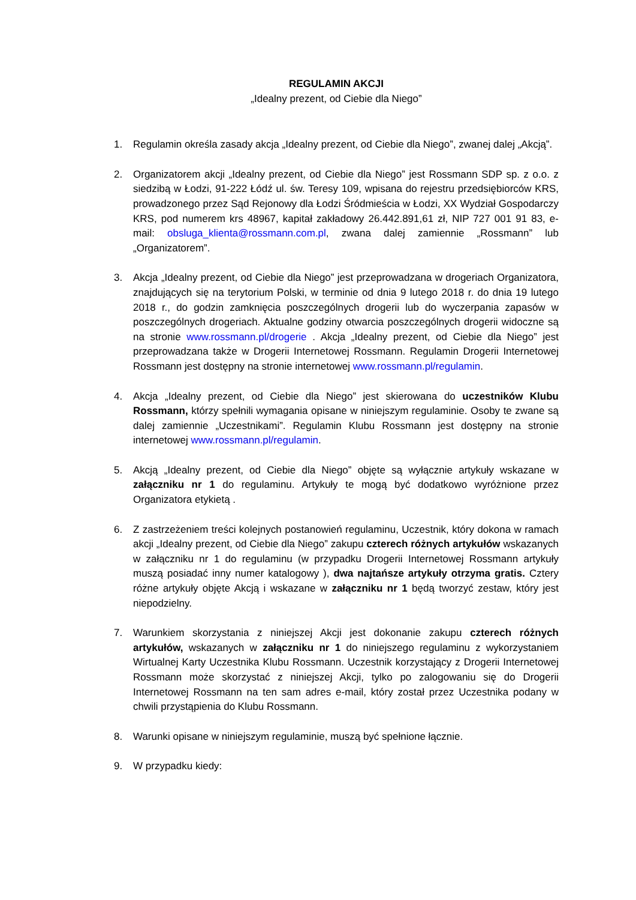REGULAMIN AKCJI
„Idealny prezent, od Ciebie dla Niego”
1. Regulamin określa zasady akcja „Idealny prezent, od Ciebie dla Niego”, zwanej dalej „Akcją”.
2. Organizatorem akcji „Idealny prezent, od Ciebie dla Niego” jest Rossmann SDP sp. z o.o. z siedzibą w Łodzi, 91-222 Łódź ul. św. Teresy 109, wpisana do rejestru przedsiębiorców KRS, prowadzonego przez Sąd Rejonowy dla Łodzi Śródmieścia w Łodzi, XX Wydział Gospodarczy KRS, pod numerem krs 48967, kapitał zakładowy 26.442.891,61 zł, NIP 727 001 91 83, e-mail: obsluga_klienta@rossmann.com.pl, zwana dalej zamiennie „Rossmann” lub „Organizatorem”.
3. Akcja „Idealny prezent, od Ciebie dla Niego” jest przeprowadzana w drogeriach Organizatora, znajdujących się na terytorium Polski, w terminie od dnia 9 lutego 2018 r. do dnia 19 lutego 2018 r., do godzin zamknięcia poszczególnych drogerii lub do wyczerpania zapasów w poszczególnych drogeriach. Aktualne godziny otwarcia poszczególnych drogerii widoczne są na stronie www.rossmann.pl/drogerie . Akcja „Idealny prezent, od Ciebie dla Niego” jest przeprowadzana także w Drogerii Internetowej Rossmann. Regulamin Drogerii Internetowej Rossmann jest dostępny na stronie internetowej www.rossmann.pl/regulamin.
4. Akcja „Idealny prezent, od Ciebie dla Niego” jest skierowana do uczestników Klubu Rossmann, którzy spełnili wymagania opisane w niniejszym regulaminie. Osoby te zwane są dalej zamiennie „Uczestnikami”. Regulamin Klubu Rossmann jest dostępny na stronie internetowej www.rossmann.pl/regulamin.
5. Akcją „Idealny prezent, od Ciebie dla Niego” objęte są wyłącznie artykuły wskazane w załączniku nr 1 do regulaminu. Artykuły te mogą być dodatkowo wyróżnione przez Organizatora etykietą .
6. Z zastrzeżeniem treści kolejnych postanowień regulaminu, Uczestnik, który dokona w ramach akcji „Idealny prezent, od Ciebie dla Niego” zakupu czterech różnych artykułów wskazanych w załączniku nr 1 do regulaminu (w przypadku Drogerii Internetowej Rossmann artykuły muszą posiadać inny numer katalogowy ), dwa najtańsze artykuły otrzyma gratis. Cztery różne artykuły objęte Akcją i wskazane w załączniku nr 1 będą tworzyć zestaw, który jest niepodzielny.
7. Warunkiem skorzystania z niniejszej Akcji jest dokonanie zakupu czterech różnych artykułów, wskazanych w załączniku nr 1 do niniejszego regulaminu z wykorzystaniem Wirtualnej Karty Uczestnika Klubu Rossmann. Uczestnik korzystający z Drogerii Internetowej Rossmann może skorzystać z niniejszej Akcji, tylko po zalogowaniu się do Drogerii Internetowej Rossmann na ten sam adres e-mail, który został przez Uczestnika podany w chwili przystąpienia do Klubu Rossmann.
8. Warunki opisane w niniejszym regulaminie, muszą być spełnione łącznie.
9. W przypadku kiedy: